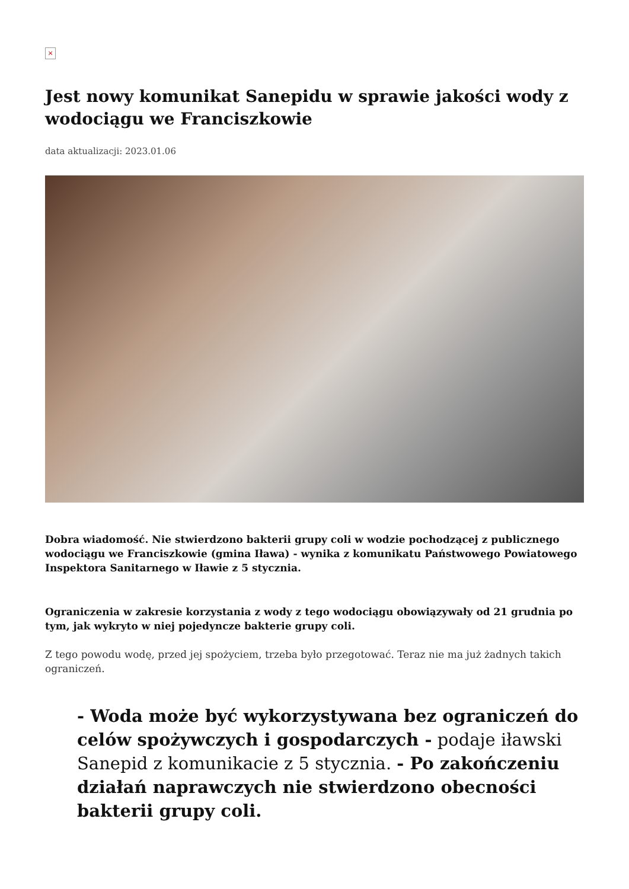×
Jest nowy komunikat Sanepidu w sprawie jakości wody z wodociągu we Franciszkowie
data aktualizacji: 2023.01.06
Dobra wiadomość. Nie stwierdzono bakterii grupy coli w wodzie pochodzącej z publicznego wodociągu we Franciszkowie (gmina Iława) - wynika z komunikatu Państwowego Powiatowego Inspektora Sanitarnego w Iławie z 5 stycznia.
Ograniczenia w zakresie korzystania z wody z tego wodociągu obowiązywały od 21 grudnia po tym, jak wykryto w niej pojedyncze bakterie grupy coli.
Z tego powodu wodę, przed jej spożyciem, trzeba było przegotować. Teraz nie ma już żadnych takich ograniczeń.
- Woda może być wykorzystywana bez ograniczeń do celów spożywczych i gospodarczych - podaje iławski Sanepid z komunikacie z 5 stycznia. - Po zakończeniu działań naprawczych nie stwierdzono obecności bakterii grupy coli.